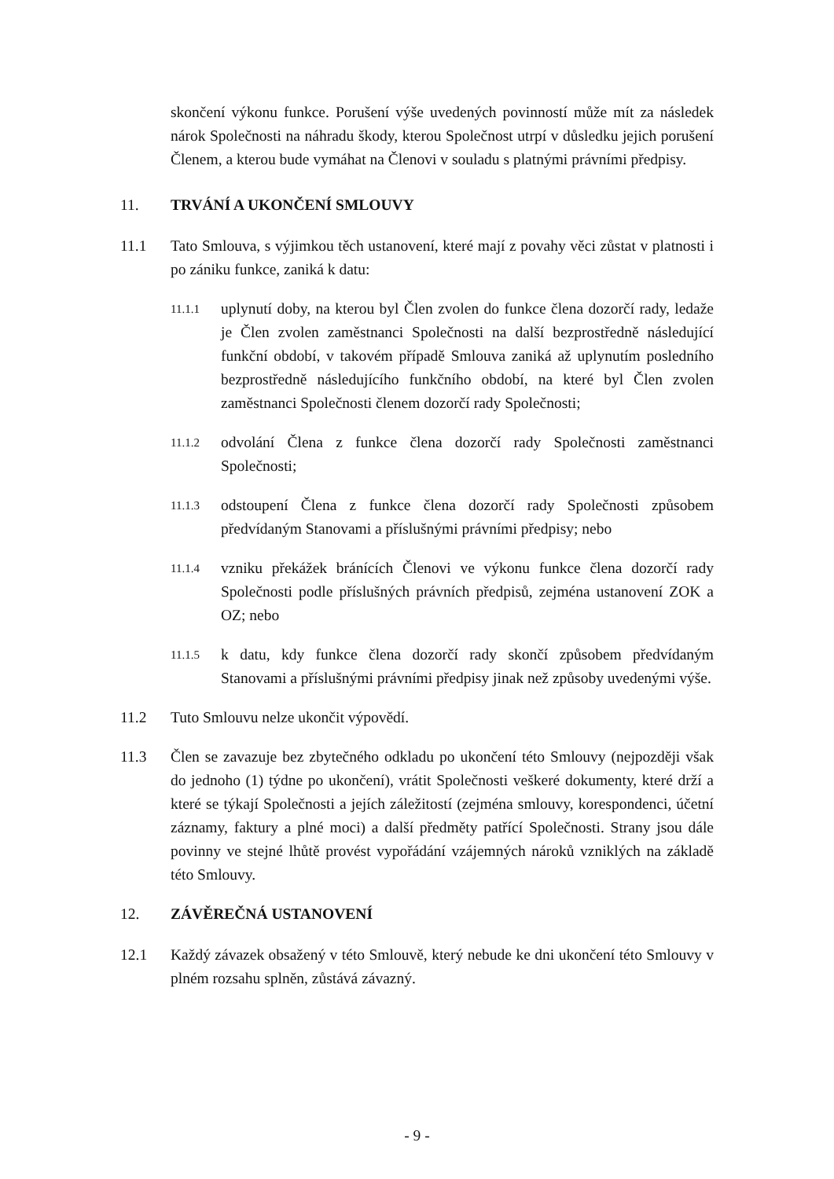skončení výkonu funkce. Porušení výše uvedených povinností může mít za následek nárok Společnosti na náhradu škody, kterou Společnost utrpí v důsledku jejich porušení Členem, a kterou bude vymáhat na Členovi v souladu s platnými právními předpisy.
11. TRVÁNÍ A UKONČENÍ SMLOUVY
11.1 Tato Smlouva, s výjimkou těch ustanovení, které mají z povahy věci zůstat v platnosti i po zániku funkce, zaniká k datu:
11.1.1
uplynutí doby, na kterou byl Člen zvolen do funkce člena dozorčí rady, ledaže je Člen zvolen zaměstnanci Společnosti na další bezprostředně následující funkční období, v takovém případě Smlouva zaniká až uplynutím posledního bezprostředně následujícího funkčního období, na které byl Člen zvolen zaměstnanci Společnosti členem dozorčí rady Společnosti;
11.1.2
odvolání Člena z funkce člena dozorčí rady Společnosti zaměstnanci Společnosti;
11.1.3
odstoupení Člena z funkce člena dozorčí rady Společnosti způsobem předvídaným Stanovami a příslušnými právními předpisy; nebo
11.1.4
vzniku překážek bránících Členovi ve výkonu funkce člena dozorčí rady Společnosti podle příslušných právních předpisů, zejména ustanovení ZOK a OZ; nebo
11.1.5
k datu, kdy funkce člena dozorčí rady skončí způsobem předvídaným Stanovami a příslušnými právními předpisy jinak než způsoby uvedenými výše.
11.2 Tuto Smlouvu nelze ukončit výpovědí.
11.3 Člen se zavazuje bez zbytečného odkladu po ukončení této Smlouvy (nejpozději však do jednoho (1) týdne po ukončení), vrátit Společnosti veškeré dokumenty, které drží a které se týkají Společnosti a jejích záležitostí (zejména smlouvy, korespondenci, účetní záznamy, faktury a plné moci) a další předměty patřící Společnosti. Strany jsou dále povinny ve stejné lhůtě provést vypořádání vzájemných nároků vzniklých na základě této Smlouvy.
12. ZÁVĚREČNÁ USTANOVENÍ
12.1 Každý závazek obsažený v této Smlouvě, který nebude ke dni ukončení této Smlouvy v plném rozsahu splněn, zůstává závazný.
- 9 -